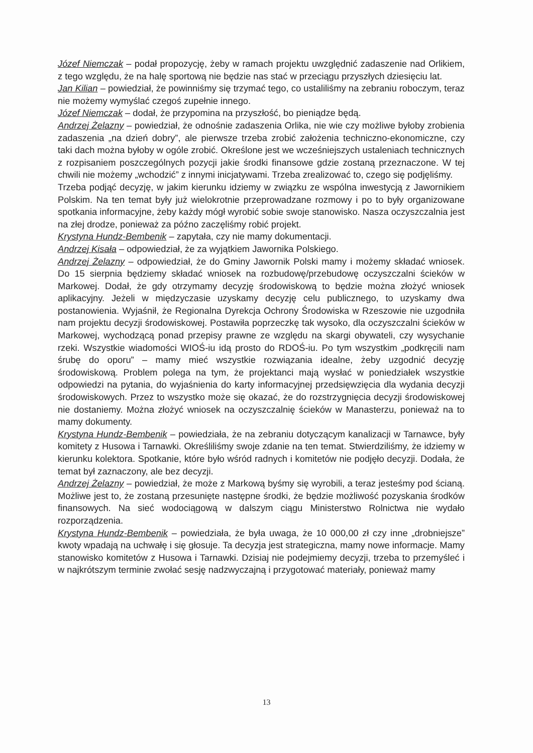Józef Niemczak – podał propozycję, żeby w ramach projektu uwzględnić zadaszenie nad Orlikiem, z tego względu, że na halę sportową nie będzie nas stać w przeciągu przyszłych dziesięciu lat.
Jan Kilian – powiedział, że powinniśmy się trzymać tego, co ustaliliśmy na zebraniu roboczym, teraz nie możemy wymyślać czegoś zupełnie innego.
Józef Niemczak – dodał, że przypomina na przyszłość, bo pieniądze będą.
Andrzej Żelazny – powiedział, że odnośnie zadaszenia Orlika, nie wie czy możliwe byłoby zrobienia zadaszenia „na dzień dobry”, ale pierwsze trzeba zrobić założenia techniczno-ekonomiczne, czy taki dach można byłoby w ogóle zrobić. Określone jest we wcześniejszych ustaleniach technicznych z rozpisaniem poszczególnych pozycji jakie środki finansowe gdzie zostaną przeznaczone. W tej chwili nie możemy „wchodzić” z innymi inicjatywami. Trzeba zrealizować to, czego się podjęliśmy.
Trzeba podjąć decyzję, w jakim kierunku idziemy w związku ze wspólna inwestycją z Jawornikiem Polskim. Na ten temat były już wielokrotnie przeprowadzane rozmowy i po to były organizowane spotkania informacyjne, żeby każdy mógł wyrobić sobie swoje stanowisko. Nasza oczyszczalnia jest na złej drodze, ponieważ za późno zaczęliśmy robić projekt.
Krystyna Hundz-Bembenik – zapytała, czy nie mamy dokumentacji.
Andrzej Kisała – odpowiedział, że za wyjątkiem Jawornika Polskiego.
Andrzej Żelazny – odpowiedział, że do Gminy Jawornik Polski mamy i możemy składać wniosek. Do 15 sierpnia będziemy składać wniosek na rozbudowę/przebudowę oczyszczalni ścieków w Markowej. Dodał, że gdy otrzymamy decyzję środowiskową to będzie można złożyć wniosek aplikacyjny. Jeżeli w międzyczasie uzyskamy decyzję celu publicznego, to uzyskamy dwa postanowienia. Wyjaśnił, że Regionalna Dyrekcja Ochrony Środowiska w Rzeszowie nie uzgodniła nam projektu decyzji środowiskowej. Postawiła poprzeczkę tak wysoko, dla oczyszczalni ścieków w Markowej, wychodzącą ponad przepisy prawne ze względu na skargi obywateli, czy wysychanie rzeki. Wszystkie wiadomości WIOŚ-iu idą prosto do RDOŚ-iu. Po tym wszystkim „podkręcili nam śrubę do oporu” – mamy mieć wszystkie rozwiązania idealne, żeby uzgodnić decyzję środowiskową. Problem polega na tym, że projektanci mają wysłać w poniedziałek wszystkie odpowiedzi na pytania, do wyjaśnienia do karty informacyjnej przedsięwzięcia dla wydania decyzji środowiskowych. Przez to wszystko może się okazać, że do rozstrzygnięcia decyzji środowiskowej nie dostaniemy. Można złożyć wniosek na oczyszczalnię ścieków w Manasterzu, ponieważ na to mamy dokumenty.
Krystyna Hundz-Bembenik – powiedziała, że na zebraniu dotyczącym kanalizacji w Tarnawce, były komitety z Husowa i Tarnawki. Określiliśmy swoje zdanie na ten temat. Stwierdziliśmy, że idziemy w kierunku kolektora. Spotkanie, które było wśród radnych i komitetów nie podjęło decyzji. Dodała, że temat był zaznaczony, ale bez decyzji.
Andrzej Żelazny – powiedział, że może z Markową byśmy się wyrobili, a teraz jesteśmy pod ścianą. Możliwe jest to, że zostaną przesunięte następne środki, że będzie możliwość pozyskania środków finansowych. Na sieć wodociągową w dalszym ciągu Ministerstwo Rolnictwa nie wydało rozporządzenia.
Krystyna Hundz-Bembenik – powiedziała, że była uwaga, że 10 000,00 zł czy inne „drobniejsze” kwoty wpadają na uchwałę i się głosuje. Ta decyzja jest strategiczna, mamy nowe informacje. Mamy stanowisko komitetów z Husowa i Tarnawki. Dzisiaj nie podejmiemy decyzji, trzeba to przemyśleć i w najkrótszym terminie zwołać sesję nadzwyczajną i przygotować materiały, ponieważ mamy
13